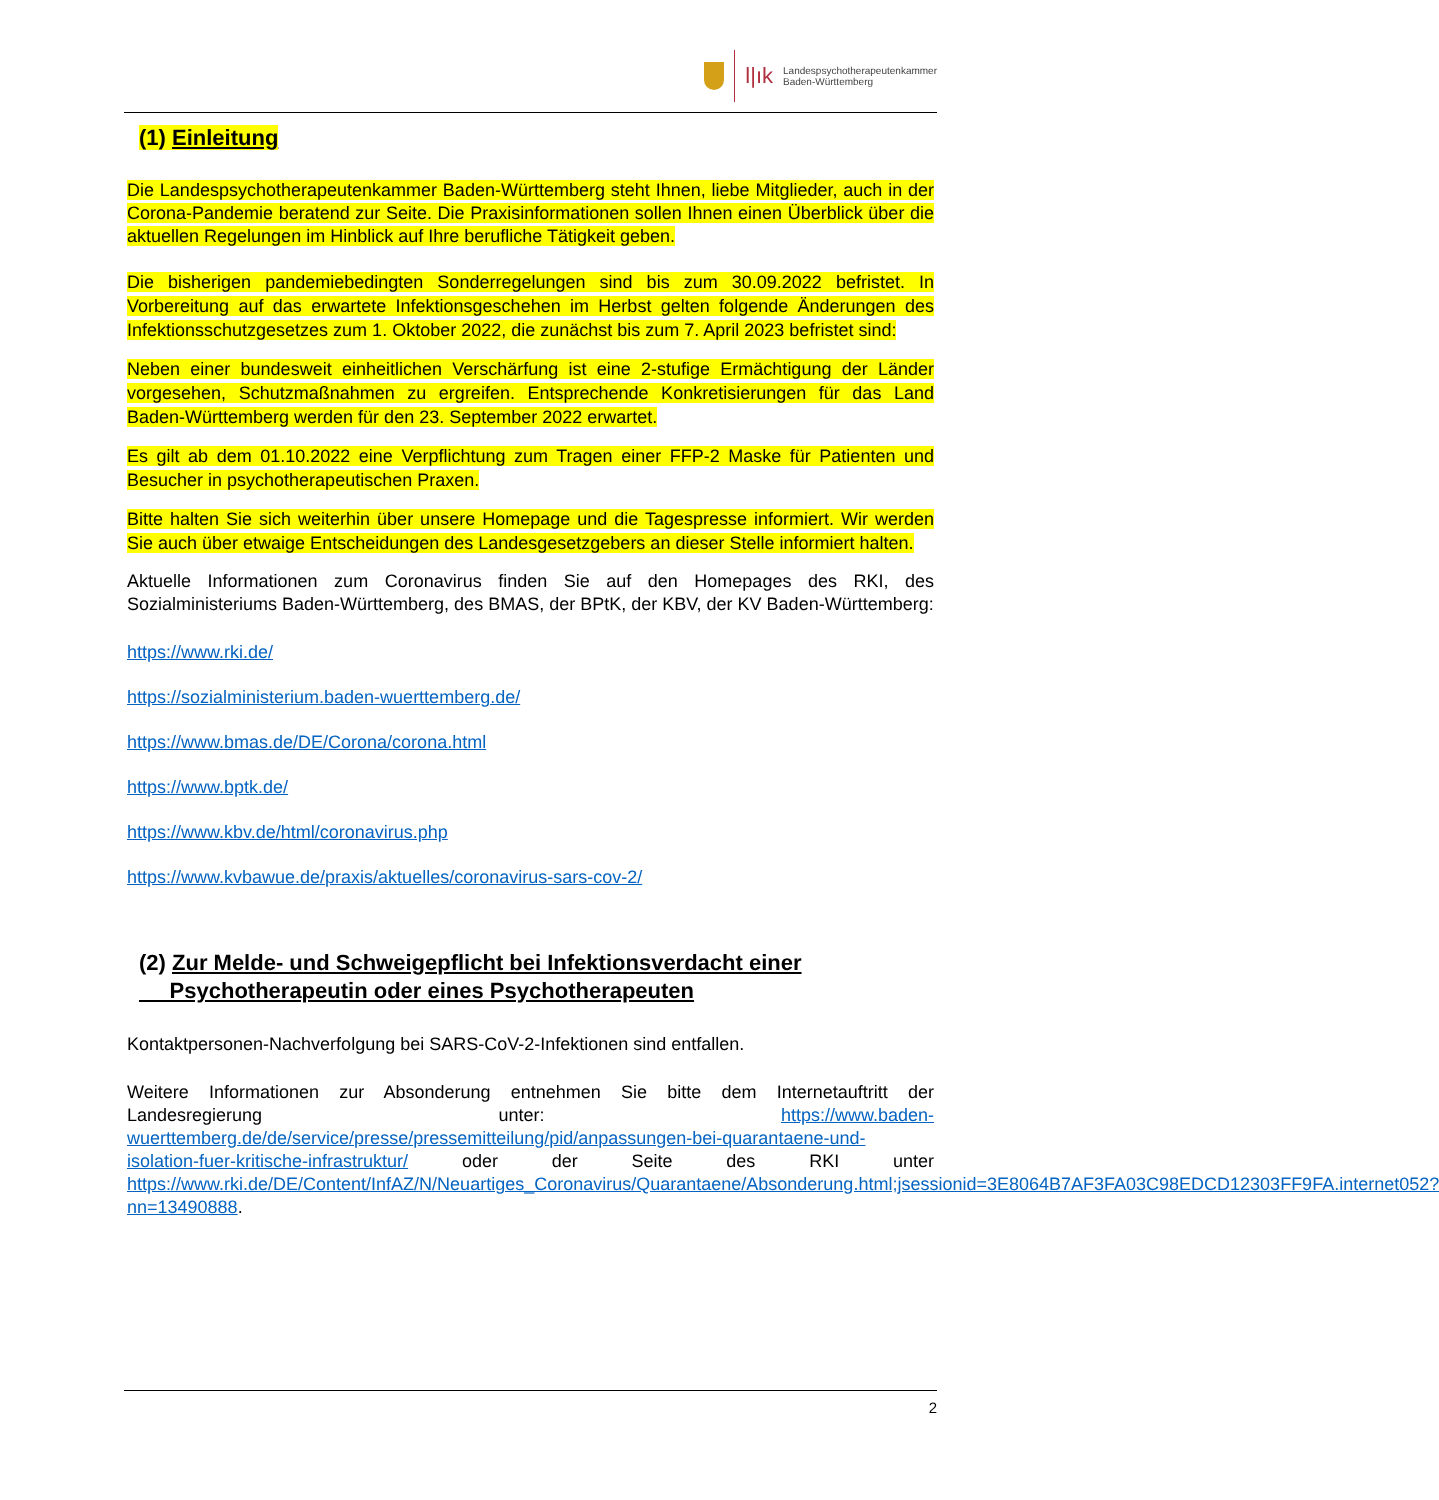l|ık Landespsychotherapeutenkammer
Baden-Württemberg
(1) Einleitung
Die Landespsychotherapeutenkammer Baden-Württemberg steht Ihnen, liebe Mitglieder, auch in der Corona-Pandemie beratend zur Seite. Die Praxisinformationen sollen Ihnen einen Überblick über die aktuellen Regelungen im Hinblick auf Ihre berufliche Tätigkeit geben.
Die bisherigen pandemiebedingten Sonderregelungen sind bis zum 30.09.2022 befristet. In Vorbereitung auf das erwartete Infektionsgeschehen im Herbst gelten folgende Änderungen des Infektionsschutzgesetzes zum 1. Oktober 2022, die zunächst bis zum 7. April 2023 befristet sind:
Neben einer bundesweit einheitlichen Verschärfung ist eine 2-stufige Ermächtigung der Länder vorgesehen, Schutzmaßnahmen zu ergreifen. Entsprechende Konkretisierungen für das Land Baden-Württemberg werden für den 23. September 2022 erwartet.
Es gilt ab dem 01.10.2022 eine Verpflichtung zum Tragen einer FFP-2 Maske für Patienten und Besucher in psychotherapeutischen Praxen.
Bitte halten Sie sich weiterhin über unsere Homepage und die Tagespresse informiert. Wir werden Sie auch über etwaige Entscheidungen des Landesgesetzgebers an dieser Stelle informiert halten.
Aktuelle Informationen zum Coronavirus finden Sie auf den Homepages des RKI, des Sozialministeriums Baden-Württemberg, des BMAS, der BPtK, der KBV, der KV Baden-Württemberg:
https://www.rki.de/
https://sozialministerium.baden-wuerttemberg.de/
https://www.bmas.de/DE/Corona/corona.html
https://www.bptk.de/
https://www.kbv.de/html/coronavirus.php
https://www.kvbawue.de/praxis/aktuelles/coronavirus-sars-cov-2/
(2) Zur Melde- und Schweigepflicht bei Infektionsverdacht einer
Psychotherapeutin oder eines Psychotherapeuten
Kontaktpersonen-Nachverfolgung bei SARS-CoV-2-Infektionen sind entfallen.
Weitere Informationen zur Absonderung entnehmen Sie bitte dem Internetauftritt der Landesregierung unter: https://www.baden-wuerttemberg.de/de/service/presse/pressemitteilung/pid/anpassungen-bei-quarantaene-und-isolation-fuer-kritische-infrastruktur/ oder der Seite des RKI unter https://www.rki.de/DE/Content/InfAZ/N/Neuartiges_Coronavirus/Quarantaene/Absonderung.html;jsessionid=3E8064B7AF3FA03C98EDCD12303FF9FA.internet052?nn=13490888.
2